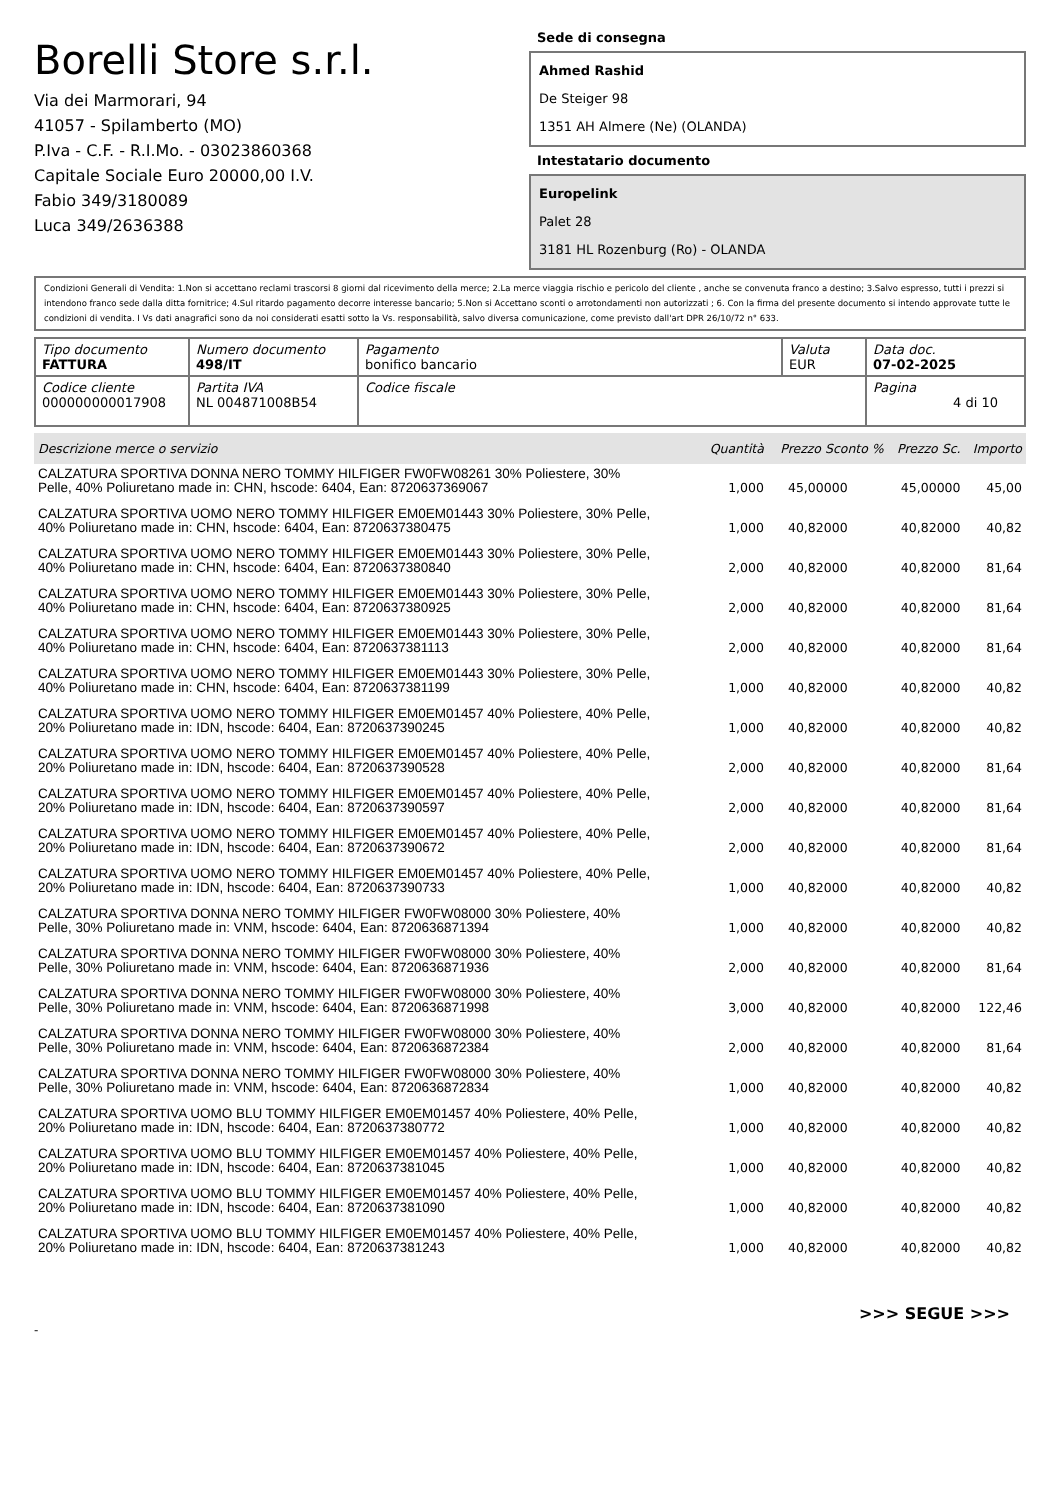Borelli Store s.r.l.
Via dei Marmorari, 94
41057 - Spilamberto (MO)
P.Iva - C.F. - R.I.Mo. - 03023860368
Capitale Sociale Euro 20000,00 I.V.
Fabio 349/3180089
Luca 349/2636388
Sede di consegna
Ahmed Rashid
De Steiger 98
1351 AH Almere (Ne) (OLANDA)
Intestatario documento
Europelink
Palet 28
3181 HL Rozenburg (Ro) - OLANDA
Condizioni Generali di Vendita: 1.Non si accettano reclami trascorsi 8 giorni dal ricevimento della merce; 2.La merce viaggia rischio e pericolo del cliente , anche se convenuta franco a destino; 3.Salvo espresso, tutti i prezzi si intendono franco sede dalla ditta fornitrice; 4.Sul ritardo pagamento decorre interesse bancario; 5.Non si Accettano sconti o arrotondamenti non autorizzati ; 6. Con la firma del presente documento si intendo approvate tutte le condizioni di vendita. I Vs dati anagrafici sono da noi considerati esatti sotto la Vs. responsabilità, salvo diversa comunicazione, come previsto dall'art DPR 26/10/72 n° 633.
| Tipo documento FATTURA | Numero documento 498/IT | Pagamento bonifico bancario | Valuta EUR | Data doc. 07-02-2025 |
| Codice cliente 000000000017908 | Partita IVA NL 004871008B54 | Codice fiscale | | Pagina 4 di 10 |
| Descrizione merce o servizio | Quantità | Prezzo Sconto % | Prezzo Sc. | Importo |
| --- | --- | --- | --- | --- |
| CALZATURA SPORTIVA DONNA NERO TOMMY HILFIGER FW0FW08261 30% Poliestere, 30% Pelle, 40% Poliuretano made in: CHN, hscode: 6404, Ean: 8720637369067 | 1,000 | 45,00000 | 45,00000 | 45,00 |
| CALZATURA SPORTIVA UOMO NERO TOMMY HILFIGER EM0EM01443 30% Poliestere, 30% Pelle, 40% Poliuretano made in: CHN, hscode: 6404, Ean: 8720637380475 | 1,000 | 40,82000 | 40,82000 | 40,82 |
| CALZATURA SPORTIVA UOMO NERO TOMMY HILFIGER EM0EM01443 30% Poliestere, 30% Pelle, 40% Poliuretano made in: CHN, hscode: 6404, Ean: 8720637380840 | 2,000 | 40,82000 | 40,82000 | 81,64 |
| CALZATURA SPORTIVA UOMO NERO TOMMY HILFIGER EM0EM01443 30% Poliestere, 30% Pelle, 40% Poliuretano made in: CHN, hscode: 6404, Ean: 8720637380925 | 2,000 | 40,82000 | 40,82000 | 81,64 |
| CALZATURA SPORTIVA UOMO NERO TOMMY HILFIGER EM0EM01443 30% Poliestere, 30% Pelle, 40% Poliuretano made in: CHN, hscode: 6404, Ean: 8720637381113 | 2,000 | 40,82000 | 40,82000 | 81,64 |
| CALZATURA SPORTIVA UOMO NERO TOMMY HILFIGER EM0EM01443 30% Poliestere, 30% Pelle, 40% Poliuretano made in: CHN, hscode: 6404, Ean: 8720637381199 | 1,000 | 40,82000 | 40,82000 | 40,82 |
| CALZATURA SPORTIVA UOMO NERO TOMMY HILFIGER EM0EM01457 40% Poliestere, 40% Pelle, 20% Poliuretano made in: IDN, hscode: 6404, Ean: 8720637390245 | 1,000 | 40,82000 | 40,82000 | 40,82 |
| CALZATURA SPORTIVA UOMO NERO TOMMY HILFIGER EM0EM01457 40% Poliestere, 40% Pelle, 20% Poliuretano made in: IDN, hscode: 6404, Ean: 8720637390528 | 2,000 | 40,82000 | 40,82000 | 81,64 |
| CALZATURA SPORTIVA UOMO NERO TOMMY HILFIGER EM0EM01457 40% Poliestere, 40% Pelle, 20% Poliuretano made in: IDN, hscode: 6404, Ean: 8720637390597 | 2,000 | 40,82000 | 40,82000 | 81,64 |
| CALZATURA SPORTIVA UOMO NERO TOMMY HILFIGER EM0EM01457 40% Poliestere, 40% Pelle, 20% Poliuretano made in: IDN, hscode: 6404, Ean: 8720637390672 | 2,000 | 40,82000 | 40,82000 | 81,64 |
| CALZATURA SPORTIVA UOMO NERO TOMMY HILFIGER EM0EM01457 40% Poliestere, 40% Pelle, 20% Poliuretano made in: IDN, hscode: 6404, Ean: 8720637390733 | 1,000 | 40,82000 | 40,82000 | 40,82 |
| CALZATURA SPORTIVA DONNA NERO TOMMY HILFIGER FW0FW08000 30% Poliestere, 40% Pelle, 30% Poliuretano made in: VNM, hscode: 6404, Ean: 8720636871394 | 1,000 | 40,82000 | 40,82000 | 40,82 |
| CALZATURA SPORTIVA DONNA NERO TOMMY HILFIGER FW0FW08000 30% Poliestere, 40% Pelle, 30% Poliuretano made in: VNM, hscode: 6404, Ean: 8720636871936 | 2,000 | 40,82000 | 40,82000 | 81,64 |
| CALZATURA SPORTIVA DONNA NERO TOMMY HILFIGER FW0FW08000 30% Poliestere, 40% Pelle, 30% Poliuretano made in: VNM, hscode: 6404, Ean: 8720636871998 | 3,000 | 40,82000 | 40,82000 | 122,46 |
| CALZATURA SPORTIVA DONNA NERO TOMMY HILFIGER FW0FW08000 30% Poliestere, 40% Pelle, 30% Poliuretano made in: VNM, hscode: 6404, Ean: 8720636872384 | 2,000 | 40,82000 | 40,82000 | 81,64 |
| CALZATURA SPORTIVA DONNA NERO TOMMY HILFIGER FW0FW08000 30% Poliestere, 40% Pelle, 30% Poliuretano made in: VNM, hscode: 6404, Ean: 8720636872834 | 1,000 | 40,82000 | 40,82000 | 40,82 |
| CALZATURA SPORTIVA UOMO BLU TOMMY HILFIGER EM0EM01457 40% Poliestere, 40% Pelle, 20% Poliuretano made in: IDN, hscode: 6404, Ean: 8720637380772 | 1,000 | 40,82000 | 40,82000 | 40,82 |
| CALZATURA SPORTIVA UOMO BLU TOMMY HILFIGER EM0EM01457 40% Poliestere, 40% Pelle, 20% Poliuretano made in: IDN, hscode: 6404, Ean: 8720637381045 | 1,000 | 40,82000 | 40,82000 | 40,82 |
| CALZATURA SPORTIVA UOMO BLU TOMMY HILFIGER EM0EM01457 40% Poliestere, 40% Pelle, 20% Poliuretano made in: IDN, hscode: 6404, Ean: 8720637381090 | 1,000 | 40,82000 | 40,82000 | 40,82 |
| CALZATURA SPORTIVA UOMO BLU TOMMY HILFIGER EM0EM01457 40% Poliestere, 40% Pelle, 20% Poliuretano made in: IDN, hscode: 6404, Ean: 8720637381243 | 1,000 | 40,82000 | 40,82000 | 40,82 |
>>> SEGUE >>>
-